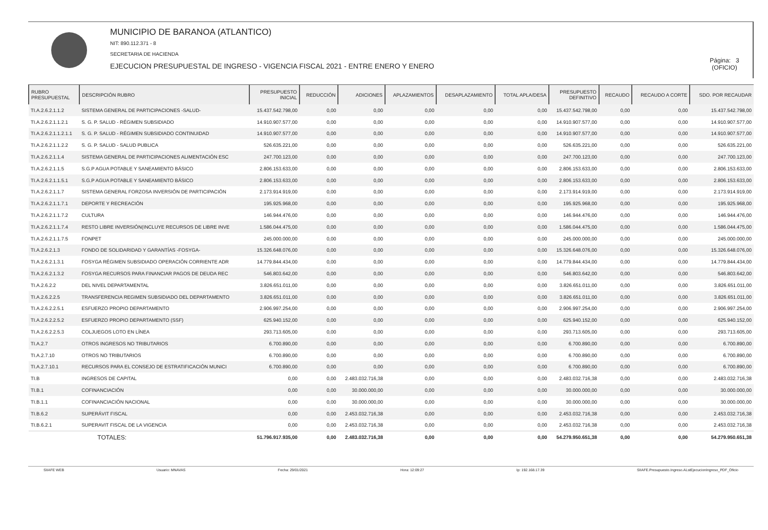MUNICIPIO DE BARANOA (ATLANTICO)
NIT: 890.112.371 - 8
SECRETARIA DE HACIENDA
EJECUCION PRESUPUESTAL DE INGRESO - VIGENCIA FISCAL 2021 - ENTRE ENERO Y ENERO
Página: 3
(OFICIO)
| RUBRO PRESUPUESTAL | DESCRIPCIÓN RUBRO | PRESUPUESTO INICIAL | REDUCCIÓN | ADICIONES | APLAZAMIENTOS | DESAPLAZAMIENTO | TOTAL APLA/DESA | PRESUPUESTO DEFINITIVO | RECAUDO | RECAUDO A CORTE | SDO. POR RECAUDAR |
| --- | --- | --- | --- | --- | --- | --- | --- | --- | --- | --- | --- |
| TI.A.2.6.2.1.1.2 | SISTEMA GENERAL DE PARTICIPACIONES -SALUD- | 15.437.542.798,00 | 0,00 | 0,00 | 0,00 | 0,00 | 0,00 | 15.437.542.798,00 | 0,00 | 0,00 | 15.437.542.798,00 |
| TI.A.2.6.2.1.1.2.1 | S. G. P. SALUD - RÉGIMEN SUBSIDIADO | 14.910.907.577,00 | 0,00 | 0,00 | 0,00 | 0,00 | 0,00 | 14.910.907.577,00 | 0,00 | 0,00 | 14.910.907.577,00 |
| TI.A.2.6.2.1.1.2.1.1 | S. G. P. SALUD - RÉGIMEN SUBSIDIADO CONTINUIDAD | 14.910.907.577,00 | 0,00 | 0,00 | 0,00 | 0,00 | 0,00 | 14.910.907.577,00 | 0,00 | 0,00 | 14.910.907.577,00 |
| TI.A.2.6.2.1.1.2.2 | S. G. P. SALUD - SALUD PUBLICA | 526.635.221,00 | 0,00 | 0,00 | 0,00 | 0,00 | 0,00 | 526.635.221,00 | 0,00 | 0,00 | 526.635.221,00 |
| TI.A.2.6.2.1.1.4 | SISTEMA GENERAL DE PARTICIPACIONES ALIMENTACIÓN ESC | 247.700.123,00 | 0,00 | 0,00 | 0,00 | 0,00 | 0,00 | 247.700.123,00 | 0,00 | 0,00 | 247.700.123,00 |
| TI.A.2.6.2.1.1.5 | S.G.P AGUA POTABLE Y SANEAMIENTO BÁSICO | 2.806.153.633,00 | 0,00 | 0,00 | 0,00 | 0,00 | 0,00 | 2.806.153.633,00 | 0,00 | 0,00 | 2.806.153.633,00 |
| TI.A.2.6.2.1.1.5.1 | S.G.P AGUA POTABLE Y SANEAMIENTO BÁSICO | 2.806.153.633,00 | 0,00 | 0,00 | 0,00 | 0,00 | 0,00 | 2.806.153.633,00 | 0,00 | 0,00 | 2.806.153.633,00 |
| TI.A.2.6.2.1.1.7 | SISTEMA GENERAL FORZOSA INVERSIÓN DE PARTICIPACIÓN | 2.173.914.919,00 | 0,00 | 0,00 | 0,00 | 0,00 | 0,00 | 2.173.914.919,00 | 0,00 | 0,00 | 2.173.914.919,00 |
| TI.A.2.6.2.1.1.7.1 | DEPORTE Y RECREACIÓN | 195.925.968,00 | 0,00 | 0,00 | 0,00 | 0,00 | 0,00 | 195.925.968,00 | 0,00 | 0,00 | 195.925.968,00 |
| TI.A.2.6.2.1.1.7.2 | CULTURA | 146.944.476,00 | 0,00 | 0,00 | 0,00 | 0,00 | 0,00 | 146.944.476,00 | 0,00 | 0,00 | 146.944.476,00 |
| TI.A.2.6.2.1.1.7.4 | RESTO LIBRE INVERSIÓN(INCLUYE RECURSOS DE LIBRE INVE | 1.586.044.475,00 | 0,00 | 0,00 | 0,00 | 0,00 | 0,00 | 1.586.044.475,00 | 0,00 | 0,00 | 1.586.044.475,00 |
| TI.A.2.6.2.1.1.7.5 | FONPET | 245.000.000,00 | 0,00 | 0,00 | 0,00 | 0,00 | 0,00 | 245.000.000,00 | 0,00 | 0,00 | 245.000.000,00 |
| TI.A.2.6.2.1.3 | FONDO DE SOLIDARIDAD Y GARANTÍAS -FOSYGA- | 15.326.648.076,00 | 0,00 | 0,00 | 0,00 | 0,00 | 0,00 | 15.326.648.076,00 | 0,00 | 0,00 | 15.326.648.076,00 |
| TI.A.2.6.2.1.3.1 | FOSYGA RÉGIMEN SUBSIDIADO OPERACIÓN CORRIENTE ADR | 14.779.844.434,00 | 0,00 | 0,00 | 0,00 | 0,00 | 0,00 | 14.779.844.434,00 | 0,00 | 0,00 | 14.779.844.434,00 |
| TI.A.2.6.2.1.3.2 | FOSYGA RECURSOS PARA FINANCIAR PAGOS DE DEUDA REC | 546.803.642,00 | 0,00 | 0,00 | 0,00 | 0,00 | 0,00 | 546.803.642,00 | 0,00 | 0,00 | 546.803.642,00 |
| TI.A.2.6.2.2 | DEL NIVEL DEPARTAMENTAL | 3.826.651.011,00 | 0,00 | 0,00 | 0,00 | 0,00 | 0,00 | 3.826.651.011,00 | 0,00 | 0,00 | 3.826.651.011,00 |
| TI.A.2.6.2.2.5 | TRANSFERENCIA REGIMEN SUBSIDIADO DEL DEPARTAMENTO | 3.826.651.011,00 | 0,00 | 0,00 | 0,00 | 0,00 | 0,00 | 3.826.651.011,00 | 0,00 | 0,00 | 3.826.651.011,00 |
| TI.A.2.6.2.2.5.1 | ESFUERZO PROPIO DEPARTAMENTO | 2.906.997.254,00 | 0,00 | 0,00 | 0,00 | 0,00 | 0,00 | 2.906.997.254,00 | 0,00 | 0,00 | 2.906.997.254,00 |
| TI.A.2.6.2.2.5.2 | ESFUERZO PROPIO DEPARTAMENTO (SSF) | 625.940.152,00 | 0,00 | 0,00 | 0,00 | 0,00 | 0,00 | 625.940.152,00 | 0,00 | 0,00 | 625.940.152,00 |
| TI.A.2.6.2.2.5.3 | COLJUEGOS LOTO EN LÍNEA | 293.713.605,00 | 0,00 | 0,00 | 0,00 | 0,00 | 0,00 | 293.713.605,00 | 0,00 | 0,00 | 293.713.605,00 |
| TI.A.2.7 | OTROS INGRESOS NO TRIBUTARIOS | 6.700.890,00 | 0,00 | 0,00 | 0,00 | 0,00 | 0,00 | 6.700.890,00 | 0,00 | 0,00 | 6.700.890,00 |
| TI.A.2.7.10 | OTROS NO TRIBUTARIOS | 6.700.890,00 | 0,00 | 0,00 | 0,00 | 0,00 | 0,00 | 6.700.890,00 | 0,00 | 0,00 | 6.700.890,00 |
| TI.A.2.7.10.1 | RECURSOS PARA EL CONSEJO DE ESTRATIFICACIÓN MUNICI | 6.700.890,00 | 0,00 | 0,00 | 0,00 | 0,00 | 0,00 | 6.700.890,00 | 0,00 | 0,00 | 6.700.890,00 |
| TI.B | INGRESOS DE CAPITAL | 0,00 | 0,00 | 2.483.032.716,38 | 0,00 | 0,00 | 0,00 | 2.483.032.716,38 | 0,00 | 0,00 | 2.483.032.716,38 |
| TI.B.1 | COFINANCIACIÓN | 0,00 | 0,00 | 30.000.000,00 | 0,00 | 0,00 | 0,00 | 30.000.000,00 | 0,00 | 0,00 | 30.000.000,00 |
| TI.B.1.1 | COFINANCIACIÓN NACIONAL | 0,00 | 0,00 | 30.000.000,00 | 0,00 | 0,00 | 0,00 | 30.000.000,00 | 0,00 | 0,00 | 30.000.000,00 |
| TI.B.6.2 | SUPERÁVIT FISCAL | 0,00 | 0,00 | 2.453.032.716,38 | 0,00 | 0,00 | 0,00 | 2.453.032.716,38 | 0,00 | 0,00 | 2.453.032.716,38 |
| TI.B.6.2.1 | SUPERAVIT FISCAL DE LA VIGENCIA | 0,00 | 0,00 | 2.453.032.716,38 | 0,00 | 0,00 | 0,00 | 2.453.032.716,38 | 0,00 | 0,00 | 2.453.032.716,38 |
| | TOTALES: | 51.796.917.935,00 | 0,00 | 2.483.032.716,38 | 0,00 | 0,00 | 0,00 | 54.279.950.651,38 | 0,00 | 0,00 | 54.279.950.651,38 |
SIIAFE WEB Usuario: MNAVAS Fecha: 29/01/2021 Hora: 12:09:27 Ip: 192.168.17.39 SIIAFE.Presupuesto.Ingreso.ALstEjecucionIngreso_PDF_Oficio